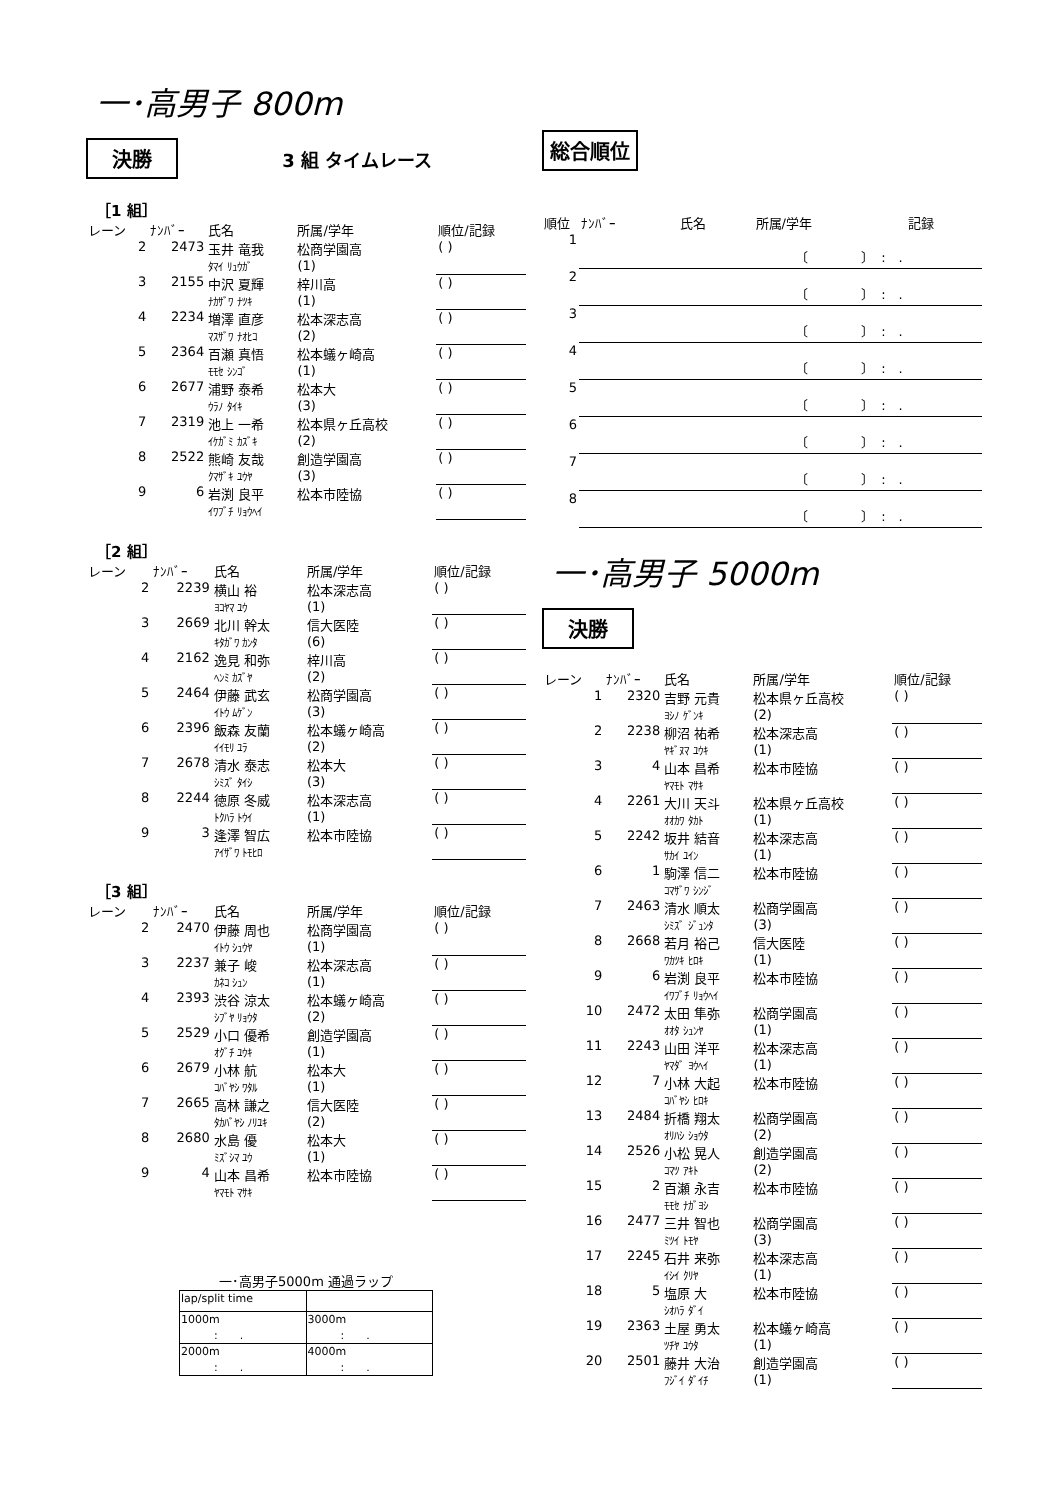一･高男子 800m
決勝 3 組 タイムレース
［1 組］
| レーン | ﾅﾝﾊﾞｰ | 氏名 | 所属/学年 | 順位/記録 |
| --- | --- | --- | --- | --- |
| 2 | 2473 | 玉井 竜我 ﾀﾏｲ ﾘｭｳｶﾞ | 松商学園高 (1) | ( ) |
| 3 | 2155 | 中沢 夏輝 ﾅｶｻﾞﾜ ﾅﾂｷ | 梓川高 (1) | ( ) |
| 4 | 2234 | 増澤 直彦 ﾏｽｻﾞﾜ ﾅｵﾋｺ | 松本深志高 (2) | ( ) |
| 5 | 2364 | 百瀬 真悟 ﾓﾓｾ ｼﾝｺﾞ | 松本蟻ヶ崎高 (1) | ( ) |
| 6 | 2677 | 浦野 泰希 ｳﾗﾉ ﾀｲｷ | 松本大 (3) | ( ) |
| 7 | 2319 | 池上 一希 ｲｹｶﾞﾐ ｶｽﾞｷ | 松本県ヶ丘高校 (2) | ( ) |
| 8 | 2522 | 熊崎 友哉 ｸﾏｻﾞｷ ﾕｳﾔ | 創造学園高 (3) | ( ) |
| 9 | 6 | 岩渕 良平 ｲﾜﾌﾞﾁ ﾘｮｳﾍｲ | 松本市陸協 | ( ) |
［2 組］
| レーン | ﾅﾝﾊﾞｰ | 氏名 | 所属/学年 | 順位/記録 |
| --- | --- | --- | --- | --- |
| 2 | 2239 | 横山 裕 ﾖｺﾔﾏ ﾕｳ | 松本深志高 (1) | ( ) |
| 3 | 2669 | 北川 幹太 ｷﾀｶﾞﾜ ｶﾝﾀ | 信大医陸 (6) | ( ) |
| 4 | 2162 | 逸見 和弥 ﾍﾝﾐ ｶｽﾞﾔ | 梓川高 (2) | ( ) |
| 5 | 2464 | 伊藤 武玄 ｲﾄｳ ﾑｹﾞﾝ | 松商学園高 (3) | ( ) |
| 6 | 2396 | 飯森 友蘭 ｲｲﾓﾘ ﾕﾗ | 松本蟻ヶ崎高 (2) | ( ) |
| 7 | 2678 | 清水 泰志 ｼﾐｽﾞ ﾀｲｼ | 松本大 (3) | ( ) |
| 8 | 2244 | 徳原 冬威 ﾄｸﾊﾗ ﾄｳｲ | 松本深志高 (1) | ( ) |
| 9 | 3 | 逢澤 智広 ｱｲｻﾞﾜ ﾄﾓﾋﾛ | 松本市陸協 | ( ) |
［3 組］
| レーン | ﾅﾝﾊﾞｰ | 氏名 | 所属/学年 | 順位/記録 |
| --- | --- | --- | --- | --- |
| 2 | 2470 | 伊藤 周也 ｲﾄｳ ｼｭｳﾔ | 松商学園高 (1) | ( ) |
| 3 | 2237 | 兼子 峻 ｶﾈｺ ｼｭﾝ | 松本深志高 (1) | ( ) |
| 4 | 2393 | 渋谷 涼太 ｼﾌﾞﾔ ﾘｮｳﾀ | 松本蟻ヶ崎高 (2) | ( ) |
| 5 | 2529 | 小口 優希 ｵｸﾞﾁ ﾕｳｷ | 創造学園高 (1) | ( ) |
| 6 | 2679 | 小林 航 ｺﾊﾞﾔｼ ﾜﾀﾙ | 松本大 (1) | ( ) |
| 7 | 2665 | 高林 謙之 ﾀｶﾊﾞﾔｼ ﾉﾘﾕｷ | 信大医陸 (2) | ( ) |
| 8 | 2680 | 水島 優 ﾐｽﾞｼﾏ ﾕｳ | 松本大 (1) | ( ) |
| 9 | 4 | 山本 昌希 ﾔﾏﾓﾄ ﾏｻｷ | 松本市陸協 | ( ) |
一･高男子5000m 通過ラップ
| lap/split time | |
| 1000m : . | 3000m : . |
| 2000m : . | 4000m : . |
総合順位
| 順位 | ﾅﾝﾊﾞｰ | 氏名 | 所属/学年 | 記録 |
| --- | --- | --- | --- | --- |
| 1 | 〔 〕 : . | | | |
| 2 | 〔 〕 : . | | | |
| 3 | 〔 〕 : . | | | |
| 4 | 〔 〕 : . | | | |
| 5 | 〔 〕 : . | | | |
| 6 | 〔 〕 : . | | | |
| 7 | 〔 〕 : . | | | |
| 8 | 〔 〕 : . | | | |
一･高男子 5000m
決勝
| レーン | ﾅﾝﾊﾞｰ | 氏名 | 所属/学年 | 順位/記録 |
| --- | --- | --- | --- | --- |
| 1 | 2320 | 吉野 元貴 ﾖｼﾉ ｹﾞﾝｷ | 松本県ヶ丘高校 (2) | ( ) |
| 2 | 2238 | 柳沼 祐希 ﾔｷﾞﾇﾏ ﾕｳｷ | 松本深志高 (1) | ( ) |
| 3 | 4 | 山本 昌希 ﾔﾏﾓﾄ ﾏｻｷ | 松本市陸協 | ( ) |
| 4 | 2261 | 大川 天斗 ｵｵｶﾜ ﾀｶﾄ | 松本県ヶ丘高校 (1) | ( ) |
| 5 | 2242 | 坂井 結音 ｻｶｲ ﾕｲﾝ | 松本深志高 (1) | ( ) |
| 6 | 1 | 駒澤 信二 ｺﾏｻﾞﾜ ｼﾝｼﾞ | 松本市陸協 | ( ) |
| 7 | 2463 | 清水 順太 ｼﾐｽﾞ ｼﾞｭﾝﾀ | 松商学園高 (3) | ( ) |
| 8 | 2668 | 若月 裕己 ﾜｶﾂｷ ﾋﾛｷ | 信大医陸 (1) | ( ) |
| 9 | 6 | 岩渕 良平 ｲﾜﾌﾞﾁ ﾘｮｳﾍｲ | 松本市陸協 | ( ) |
| 10 | 2472 | 太田 隼弥 ｵｵﾀ ｼｭﾝﾔ | 松商学園高 (1) | ( ) |
| 11 | 2243 | 山田 洋平 ﾔﾏﾀﾞ ﾖｳﾍｲ | 松本深志高 (1) | ( ) |
| 12 | 7 | 小林 大起 ｺﾊﾞﾔｼ ﾋﾛｷ | 松本市陸協 | ( ) |
| 13 | 2484 | 折橋 翔太 ｵﾘﾊｼ ｼｮｳﾀ | 松商学園高 (2) | ( ) |
| 14 | 2526 | 小松 晃人 ｺﾏﾂ ｱｷﾄ | 創造学園高 (2) | ( ) |
| 15 | 2 | 百瀬 永吉 ﾓﾓｾ ﾅｶﾞﾖｼ | 松本市陸協 | ( ) |
| 16 | 2477 | 三井 智也 ﾐﾂｲ ﾄﾓﾔ | 松商学園高 (3) | ( ) |
| 17 | 2245 | 石井 来弥 ｲｼｲ ｸﾘﾔ | 松本深志高 (1) | ( ) |
| 18 | 5 | 塩原 大 ｼｵﾊﾗ ﾀﾞｲ | 松本市陸協 | ( ) |
| 19 | 2363 | 土屋 勇太 ﾂﾁﾔ ﾕｳﾀ | 松本蟻ヶ崎高 (1) | ( ) |
| 20 | 2501 | 藤井 大治 ﾌｼﾞｲ ﾀﾞｲﾁ | 創造学園高 (1) | ( ) |